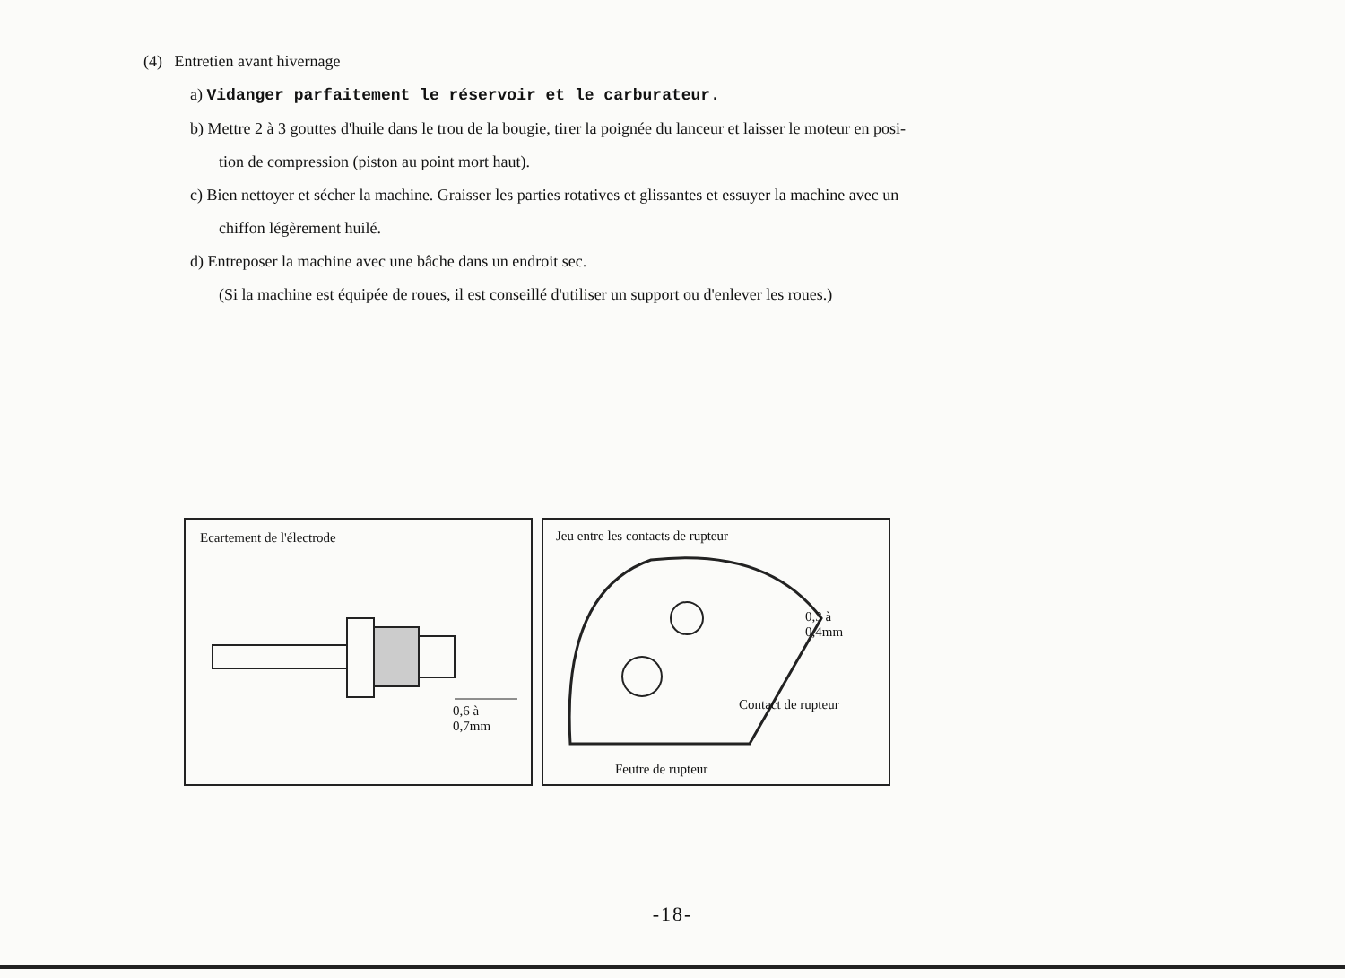(4) Entretien avant hivernage
a) Vidanger parfaitement le réservoir et le carburateur.
b) Mettre 2 à 3 gouttes d'huile dans le trou de la bougie, tirer la poignée du lanceur et laisser le moteur en posi-
tion de compression (piston au point mort haut).
c) Bien nettoyer et sécher la machine. Graisser les parties rotatives et glissantes et essuyer la machine avec un
chiffon légèrement huilé.
d) Entreposer la machine avec une bâche dans un endroit sec.
(Si la machine est équipée de roues, il est conseillé d'utiliser un support ou d'enlever les roues.)
Ecartement de l'électrode
0,6 à
0,7mm
Jeu entre les contacts de rupteur
0,3 à
0,4mm
Contact de rupteur
Feutre de rupteur
-18-